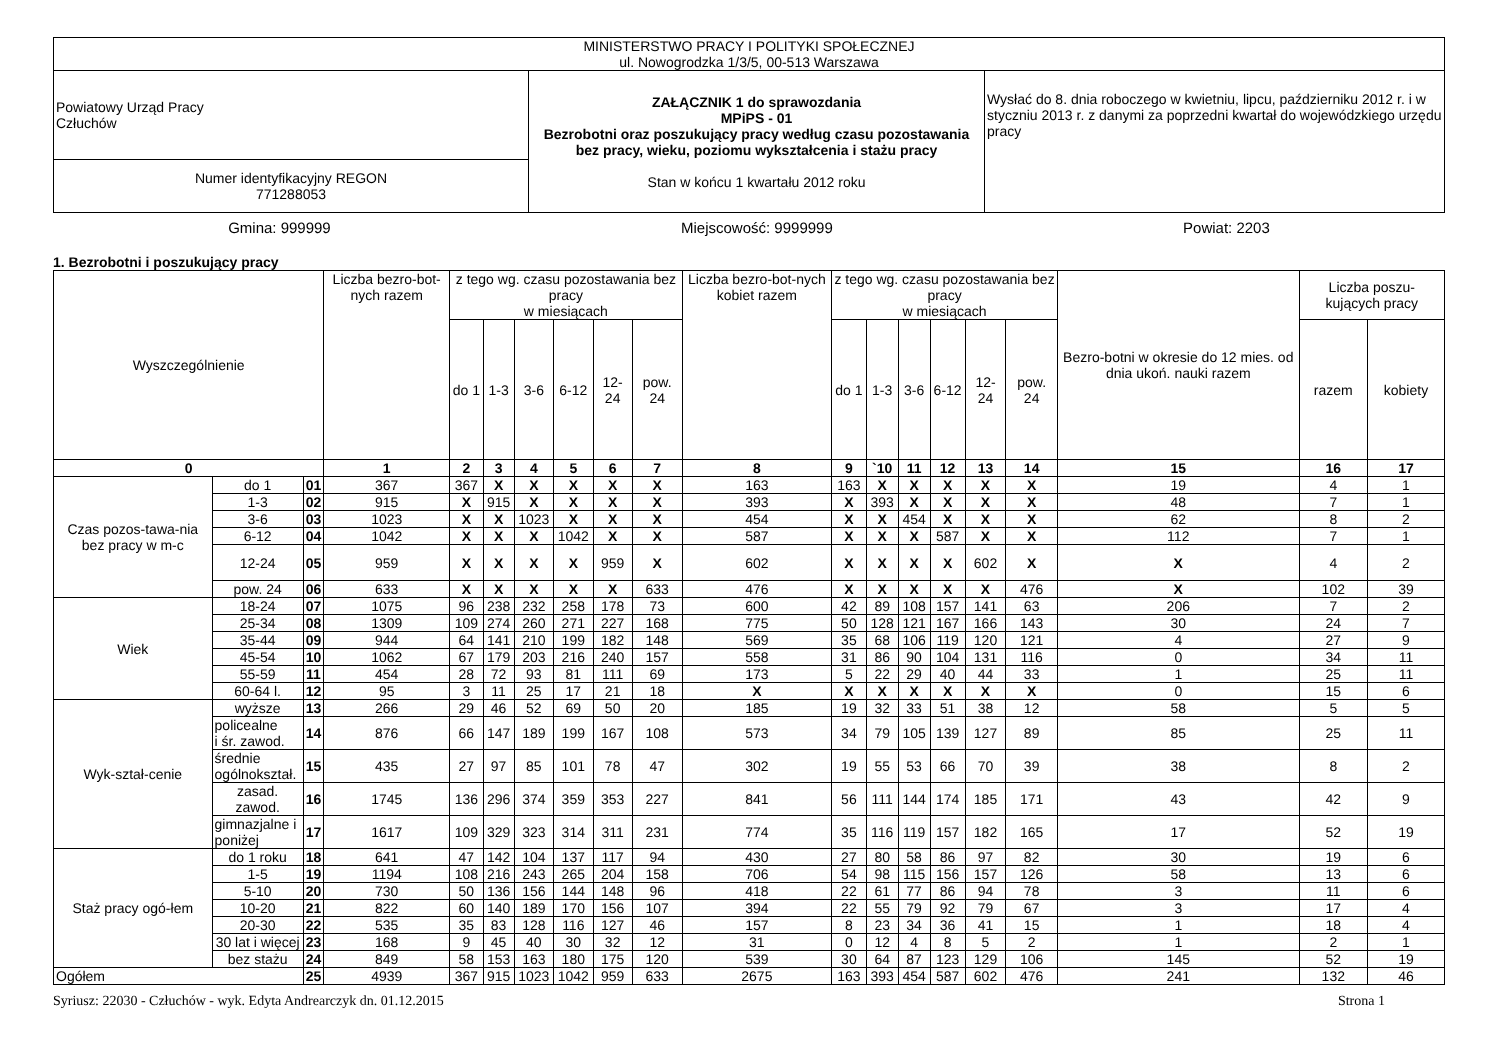| MINISTERSTWO PRACY I POLITYKI SPOŁECZNEJ ul. Nowogrodzka 1/3/5, 00-513 Warszawa | | |
| Powiatowy Urząd Pracy Człuchów | ZAŁĄCZNIK 1 do sprawozdania MPiPS - 01 Bezrobotni oraz poszukujący pracy według czasu pozostawania bez pracy, wieku, poziomu wykształcenia i stażu pracy Stan w końcu 1 kwartału 2012 roku | Wysłać do 8. dnia roboczego w kwietniu, lipcu, październiku 2012 r. i w styczniu 2013 r. z danymi za poprzedni kwartał do wojewódzkiego urzędu pracy |
| Numer identyfikacyjny REGON 771288053 | | |
Gmina: 999999 Miejscowość: 9999999 Powiat: 2203
1. Bezrobotni i poszukujący pracy
| Wyszczególnienie | | | Liczba bezro-bot-nych razem | z tego wg. czasu pozostawania bez pracy w miesiącach | | | | | | Liczba bezro-bot-nych kobiet razem | z tego wg. czasu pozostawania bez pracy w miesiącach | | | | | | Bezro-botni w okresie do 12 mies. od dnia ukoń. nauki razem | Liczba poszu-kujących pracy | |
| | | | | do 1 | 1-3 | 3-6 | 6-12 | 12-24 | pow. 24 | | do 1 | 1-3 | 3-6 | 6-12 | 12-24 | pow. 24 | | razem | kobiety |
| 0 | | | 1 | 2 | 3 | 4 | 5 | 6 | 7 | 8 | 9 | `10 | 11 | 12 | 13 | 14 | 15 | 16 | 17 |
| Czas pozos-tawa-nia bez pracy w m-c | do 1 | 01 | 367 | 367 | X | X | X | X | X | 163 | 163 | X | X | X | X | X | 19 | 4 | 1 |
| | 1-3 | 02 | 915 | X | 915 | X | X | X | X | 393 | X | 393 | X | X | X | X | 48 | 7 | 1 |
| | 3-6 | 03 | 1023 | X | X | 1023 | X | X | X | 454 | X | X | 454 | X | X | X | 62 | 8 | 2 |
| | 6-12 | 04 | 1042 | X | X | X | 1042 | X | X | 587 | X | X | X | 587 | X | X | 112 | 7 | 1 |
| | 12-24 | 05 | 959 | X | X | X | X | 959 | X | 602 | X | X | X | X | 602 | X | X | 4 | 2 |
| | pow. 24 | 06 | 633 | X | X | X | X | X | 633 | 476 | X | X | X | X | X | 476 | X | 102 | 39 |
| Wiek | 18-24 | 07 | 1075 | 96 | 238 | 232 | 258 | 178 | 73 | 600 | 42 | 89 | 108 | 157 | 141 | 63 | 206 | 7 | 2 |
| | 25-34 | 08 | 1309 | 109 | 274 | 260 | 271 | 227 | 168 | 775 | 50 | 128 | 121 | 167 | 166 | 143 | 30 | 24 | 7 |
| | 35-44 | 09 | 944 | 64 | 141 | 210 | 199 | 182 | 148 | 569 | 35 | 68 | 106 | 119 | 120 | 121 | 4 | 27 | 9 |
| | 45-54 | 10 | 1062 | 67 | 179 | 203 | 216 | 240 | 157 | 558 | 31 | 86 | 90 | 104 | 131 | 116 | 0 | 34 | 11 |
| | 55-59 | 11 | 454 | 28 | 72 | 93 | 81 | 111 | 69 | 173 | 5 | 22 | 29 | 40 | 44 | 33 | 1 | 25 | 11 |
| | 60-64 l. | 12 | 95 | 3 | 11 | 25 | 17 | 21 | 18 | X | X | X | X | X | X | X | 0 | 15 | 6 |
| Wyk-ształ-cenie | wyższe | 13 | 266 | 29 | 46 | 52 | 69 | 50 | 20 | 185 | 19 | 32 | 33 | 51 | 38 | 12 | 58 | 5 | 5 |
| | policealne i śr. zawod. | 14 | 876 | 66 | 147 | 189 | 199 | 167 | 108 | 573 | 34 | 79 | 105 | 139 | 127 | 89 | 85 | 25 | 11 |
| | średnie ogólnokształ. | 15 | 435 | 27 | 97 | 85 | 101 | 78 | 47 | 302 | 19 | 55 | 53 | 66 | 70 | 39 | 38 | 8 | 2 |
| | zasad. zawod. | 16 | 1745 | 136 | 296 | 374 | 359 | 353 | 227 | 841 | 56 | 111 | 144 | 174 | 185 | 171 | 43 | 42 | 9 |
| | gimnazjalne i poniżej | 17 | 1617 | 109 | 329 | 323 | 314 | 311 | 231 | 774 | 35 | 116 | 119 | 157 | 182 | 165 | 17 | 52 | 19 |
| Staż pracy ogó-łem | do 1 roku | 18 | 641 | 47 | 142 | 104 | 137 | 117 | 94 | 430 | 27 | 80 | 58 | 86 | 97 | 82 | 30 | 19 | 6 |
| | 1-5 | 19 | 1194 | 108 | 216 | 243 | 265 | 204 | 158 | 706 | 54 | 98 | 115 | 156 | 157 | 126 | 58 | 13 | 6 |
| | 5-10 | 20 | 730 | 50 | 136 | 156 | 144 | 148 | 96 | 418 | 22 | 61 | 77 | 86 | 94 | 78 | 3 | 11 | 6 |
| | 10-20 | 21 | 822 | 60 | 140 | 189 | 170 | 156 | 107 | 394 | 22 | 55 | 79 | 92 | 79 | 67 | 3 | 17 | 4 |
| | 20-30 | 22 | 535 | 35 | 83 | 128 | 116 | 127 | 46 | 157 | 8 | 23 | 34 | 36 | 41 | 15 | 1 | 18 | 4 |
| | 30 lat i więcej | 23 | 168 | 9 | 45 | 40 | 30 | 32 | 12 | 31 | 0 | 12 | 4 | 8 | 5 | 2 | 1 | 2 | 1 |
| | bez stażu | 24 | 849 | 58 | 153 | 163 | 180 | 175 | 120 | 539 | 30 | 64 | 87 | 123 | 129 | 106 | 145 | 52 | 19 |
| Ogółem | | 25 | 4939 | 367 | 915 | 1023 | 1042 | 959 | 633 | 2675 | 163 | 393 | 454 | 587 | 602 | 476 | 241 | 132 | 46 |
Syriusz: 22030 - Człuchów - wyk. Edyta Andrearczyk dn. 01.12.2015 Strona 1